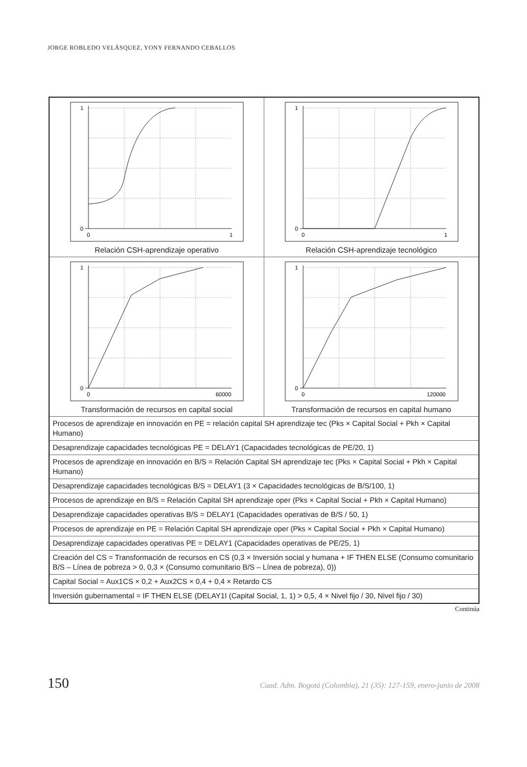JORGE ROBLEDO VELÁSQUEZ, YONY FERNANDO CEBALLOS
| 1 0 0 1 Relación CSH-aprendizaje operativo | 1 0 0 1 Relación CSH-aprendizaje tecnológico |
| 1 0 0 60000 Transformación de recursos en capital social | 1 0 0 120000 Transformación de recursos en capital humano |
| Procesos de aprendizaje en innovación en PE = relación capital SH aprendizaje tec (Pks × Capital Social + Pkh × Capital Humano) | |
| Desaprendizaje capacidades tecnológicas PE = DELAY1 (Capacidades tecnológicas de PE/20, 1) | |
| Procesos de aprendizaje en innovación en B/S = Relación Capital SH aprendizaje tec (Pks × Capital Social + Pkh × Capital Humano) | |
| Desaprendizaje capacidades tecnológicas B/S = DELAY1 (3 × Capacidades tecnológicas de B/S/100, 1) | |
| Procesos de aprendizaje en B/S = Relación Capital SH aprendizaje oper (Pks × Capital Social + Pkh × Capital Humano) | |
| Desaprendizaje capacidades operativas B/S = DELAY1 (Capacidades operativas de B/S / 50, 1) | |
| Procesos de aprendizaje en PE = Relación Capital SH aprendizaje oper (Pks × Capital Social + Pkh × Capital Humano) | |
| Desaprendizaje capacidades operativas PE = DELAY1 (Capacidades operativas de PE/25, 1) | |
| Creación del CS = Transformación de recursos en CS (0,3 × Inversión social y humana + IF THEN ELSE (Consumo comunitario B/S – Línea de pobreza > 0, 0,3 × (Consumo comunitario B/S – Línea de pobreza), 0)) | |
| Capital Social = Aux1CS × 0,2 + Aux2CS × 0,4 + 0,4 × Retardo CS | |
| Inversión gubernamental = IF THEN ELSE (DELAY1I (Capital Social, 1, 1) > 0,5, 4 × Nivel fijo / 30, Nivel fijo / 30) | |
Continúa
150 Cuad. Adm. Bogotá (Colombia), 21 (35): 127-159, enero-junio de 2008